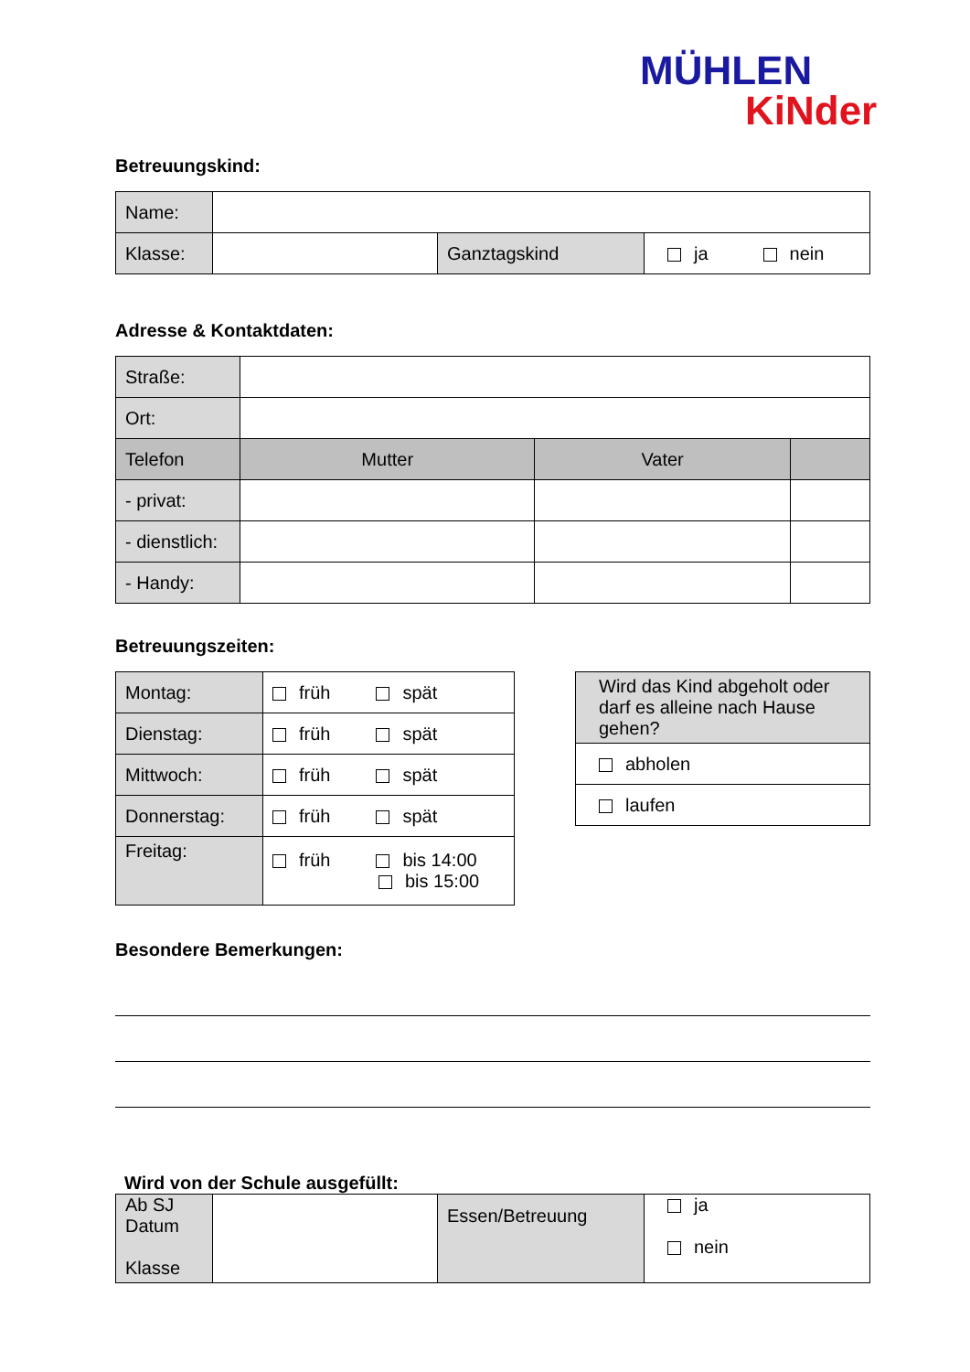MÜHLEN
KiNder
Betreuungskind:
| Name: | | | |
| Klasse: | | Ganztagskind | ja nein |
Adresse & Kontaktdaten:
| Straße: | | | |
| Ort: | | | |
| Telefon | Mutter | Vater | |
| - privat: | | | |
| - dienstlich: | | | |
| - Handy: | | | |
Betreuungszeiten:
| Montag: | früh spät |
| Dienstag: | früh spät |
| Mittwoch: | früh spät |
| Donnerstag: | früh spät |
| Freitag: | früh bis 14:00 bis 15:00 |
| Wird das Kind abgeholt oder darf es alleine nach Hause gehen? |
| abholen |
| laufen |
Besondere Bemerkungen:
Wird von der Schule ausgefüllt:
| Ab SJ Datum Klasse | | Essen/Betreuung | ja nein |